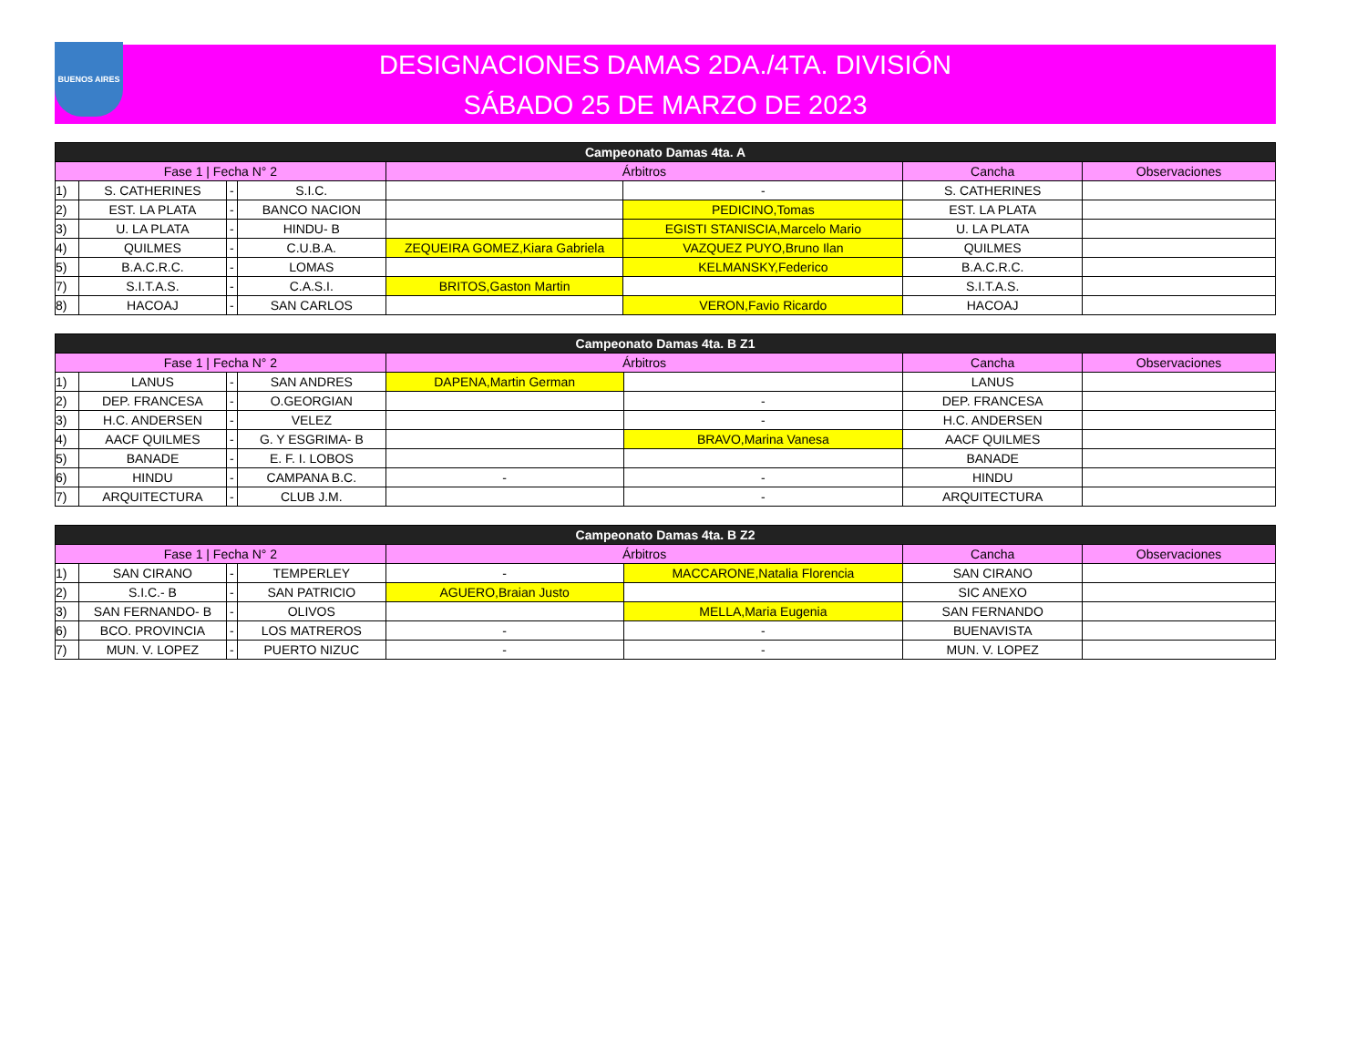BUENOS AIRES
DESIGNACIONES DAMAS 2DA./4TA. DIVISIÓN
SÁBADO 25 DE MARZO DE 2023
| Campeonato Damas 4ta. A | | | | | | | |
| --- | --- | --- | --- | --- | --- | --- | --- |
| Fase 1 / Fecha N° 2 | | | | Árbitros | | Cancha | Observaciones |
| 1) | S. CATHERINES | - | S.I.C. | | - | S. CATHERINES | |
| 2) | EST. LA PLATA | - | BANCO NACION | | PEDICINO,Tomas | EST. LA PLATA | |
| 3) | U. LA PLATA | - | HINDU- B | | EGISTI STANISCIA,Marcelo Mario | U. LA PLATA | |
| 4) | QUILMES | - | C.U.B.A. | ZEQUEIRA GOMEZ,Kiara Gabriela | VAZQUEZ PUYO,Bruno Ilan | QUILMES | |
| 5) | B.A.C.R.C. | - | LOMAS | | KELMANSKY,Federico | B.A.C.R.C. | |
| 7) | S.I.T.A.S. | - | C.A.S.I. | BRITOS,Gaston Martin | | S.I.T.A.S. | |
| 8) | HACOAJ | - | SAN CARLOS | | VERON,Favio Ricardo | HACOAJ | |
| Campeonato Damas 4ta. B Z1 | | | | | | | |
| --- | --- | --- | --- | --- | --- | --- | --- |
| Fase 1 / Fecha N° 2 | | | | Árbitros | | Cancha | Observaciones |
| 1) | LANUS | - | SAN ANDRES | DAPENA,Martin German | | LANUS | |
| 2) | DEP. FRANCESA | - | O.GEORGIAN | | - | DEP. FRANCESA | |
| 3) | H.C. ANDERSEN | - | VELEZ | | - | H.C. ANDERSEN | |
| 4) | AACF QUILMES | - | G. Y ESGRIMA- B | | BRAVO,Marina Vanesa | AACF QUILMES | |
| 5) | BANADE | - | E. F. I. LOBOS | | | BANADE | |
| 6) | HINDU | - | CAMPANA B.C. | - | - | HINDU | |
| 7) | ARQUITECTURA | - | CLUB J.M. | | - | ARQUITECTURA | |
| Campeonato Damas 4ta. B Z2 | | | | | | | |
| --- | --- | --- | --- | --- | --- | --- | --- |
| Fase 1 / Fecha N° 2 | | | | Árbitros | | Cancha | Observaciones |
| 1) | SAN CIRANO | - | TEMPERLEY | - | MACCARONE,Natalia Florencia | SAN CIRANO | |
| 2) | S.I.C.- B | - | SAN PATRICIO | AGUERO,Braian Justo | | SIC ANEXO | |
| 3) | SAN FERNANDO- B | - | OLIVOS | | MELLA,Maria Eugenia | SAN FERNANDO | |
| 6) | BCO. PROVINCIA | - | LOS MATREROS | - | - | BUENAVISTA | |
| 7) | MUN. V. LOPEZ | - | PUERTO NIZUC | - | - | MUN. V. LOPEZ | |